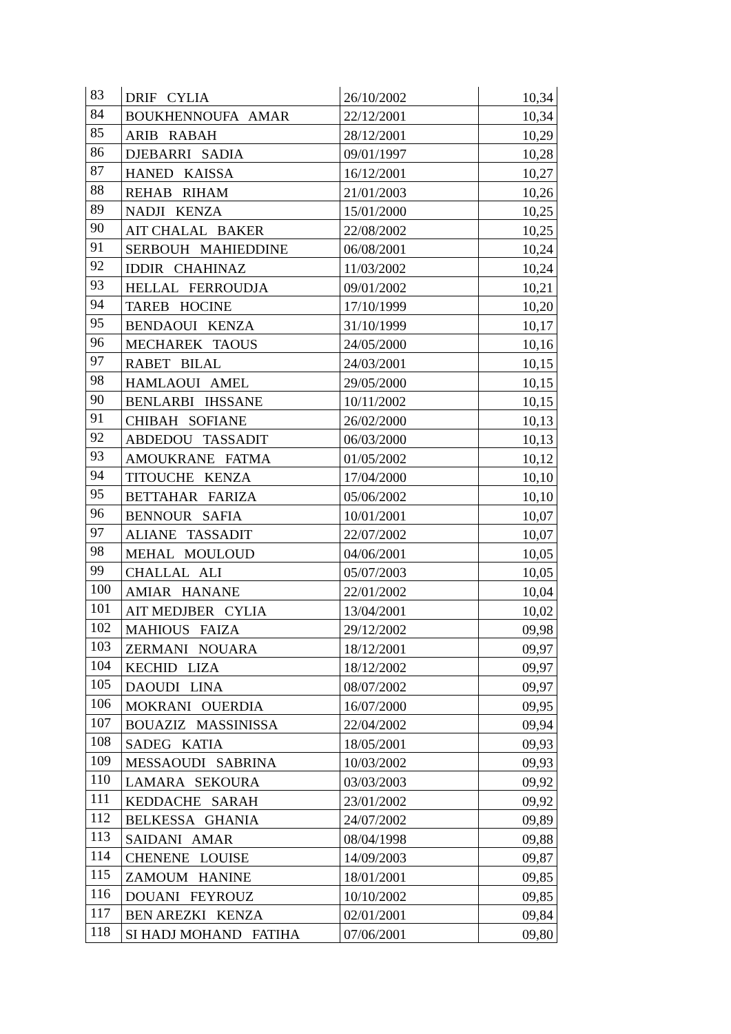| 83 | DRIF CYLIA | 26/10/2002 | 10,34 |
| 84 | BOUKHENNOUFA AMAR | 22/12/2001 | 10,34 |
| 85 | ARIB RABAH | 28/12/2001 | 10,29 |
| 86 | DJEBARRI SADIA | 09/01/1997 | 10,28 |
| 87 | HANED KAISSA | 16/12/2001 | 10,27 |
| 88 | REHAB RIHAM | 21/01/2003 | 10,26 |
| 89 | NADJI KENZA | 15/01/2000 | 10,25 |
| 90 | AIT CHALAL BAKER | 22/08/2002 | 10,25 |
| 91 | SERBOUH MAHIEDDINE | 06/08/2001 | 10,24 |
| 92 | IDDIR CHAHINAZ | 11/03/2002 | 10,24 |
| 93 | HELLAL FERROUDJA | 09/01/2002 | 10,21 |
| 94 | TAREB HOCINE | 17/10/1999 | 10,20 |
| 95 | BENDAOUI KENZA | 31/10/1999 | 10,17 |
| 96 | MECHAREK TAOUS | 24/05/2000 | 10,16 |
| 97 | RABET BILAL | 24/03/2001 | 10,15 |
| 98 | HAMLAOUI AMEL | 29/05/2000 | 10,15 |
| 90 | BENLARBI IHSSANE | 10/11/2002 | 10,15 |
| 91 | CHIBAH SOFIANE | 26/02/2000 | 10,13 |
| 92 | ABDEDOU TASSADIT | 06/03/2000 | 10,13 |
| 93 | AMOUKRANE FATMA | 01/05/2002 | 10,12 |
| 94 | TITOUCHE KENZA | 17/04/2000 | 10,10 |
| 95 | BETTAHAR FARIZA | 05/06/2002 | 10,10 |
| 96 | BENNOUR SAFIA | 10/01/2001 | 10,07 |
| 97 | ALIANE TASSADIT | 22/07/2002 | 10,07 |
| 98 | MEHAL MOULOUD | 04/06/2001 | 10,05 |
| 99 | CHALLAL ALI | 05/07/2003 | 10,05 |
| 100 | AMIAR HANANE | 22/01/2002 | 10,04 |
| 101 | AIT MEDJBER CYLIA | 13/04/2001 | 10,02 |
| 102 | MAHIOUS FAIZA | 29/12/2002 | 09,98 |
| 103 | ZERMANI NOUARA | 18/12/2001 | 09,97 |
| 104 | KECHID LIZA | 18/12/2002 | 09,97 |
| 105 | DAOUDI LINA | 08/07/2002 | 09,97 |
| 106 | MOKRANI OUERDIA | 16/07/2000 | 09,95 |
| 107 | BOUAZIZ MASSINISSA | 22/04/2002 | 09,94 |
| 108 | SADEG KATIA | 18/05/2001 | 09,93 |
| 109 | MESSAOUDI SABRINA | 10/03/2002 | 09,93 |
| 110 | LAMARA SEKOURA | 03/03/2003 | 09,92 |
| 111 | KEDDACHE SARAH | 23/01/2002 | 09,92 |
| 112 | BELKESSA GHANIA | 24/07/2002 | 09,89 |
| 113 | SAIDANI AMAR | 08/04/1998 | 09,88 |
| 114 | CHENENE LOUISE | 14/09/2003 | 09,87 |
| 115 | ZAMOUM HANINE | 18/01/2001 | 09,85 |
| 116 | DOUANI FEYROUZ | 10/10/2002 | 09,85 |
| 117 | BEN AREZKI KENZA | 02/01/2001 | 09,84 |
| 118 | SI HADJ MOHAND FATIHA | 07/06/2001 | 09,80 |